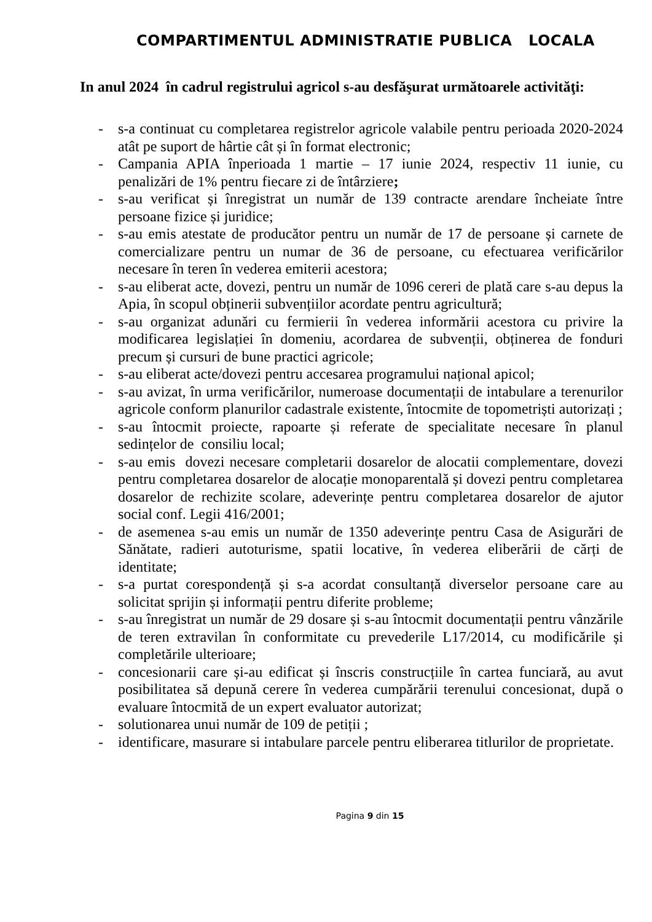COMPARTIMENTUL ADMINISTRATIE PUBLICA LOCALA
In anul 2024 în cadrul registrului agricol s-au desfăşurat următoarele activităţi:
- s-a continuat cu completarea registrelor agricole valabile pentru perioada 2020-2024 atât pe suport de hârtie cât și în format electronic;
- Campania APIA înperioada 1 martie – 17 iunie 2024, respectiv 11 iunie, cu penalizări de 1% pentru fiecare zi de întârziere;
- s-au verificat și înregistrat un număr de 139 contracte arendare încheiate între persoane fizice și juridice;
- s-au emis atestate de producător pentru un număr de 17 de persoane și carnete de comercializare pentru un numar de 36 de persoane, cu efectuarea verificărilor necesare în teren în vederea emiterii acestora;
- s-au eliberat acte, dovezi, pentru un număr de 1096 cereri de plată care s-au depus la Apia, în scopul obținerii subvențiilor acordate pentru agricultură;
- s-au organizat adunări cu fermierii în vederea informării acestora cu privire la modificarea legislației în domeniu, acordarea de subvenții, obținerea de fonduri precum și cursuri de bune practici agricole;
- s-au eliberat acte/dovezi pentru accesarea programului național apicol;
- s-au avizat, în urma verificărilor, numeroase documentații de intabulare a terenurilor agricole conform planurilor cadastrale existente, întocmite de topometriști autorizați ;
- s-au întocmit proiecte, rapoarte și referate de specialitate necesare în planul sedințelor de consiliu local;
- s-au emis dovezi necesare completarii dosarelor de alocatii complementare, dovezi pentru completarea dosarelor de alocație monoparentală și dovezi pentru completarea dosarelor de rechizite scolare, adeverințe pentru completarea dosarelor de ajutor social conf. Legii 416/2001;
- de asemenea s-au emis un număr de 1350 adeverințe pentru Casa de Asigurări de Sănătate, radieri autoturisme, spatii locative, în vederea eliberării de cărți de identitate;
- s-a purtat corespondență și s-a acordat consultanță diverselor persoane care au solicitat sprijin și informații pentru diferite probleme;
- s-au înregistrat un număr de 29 dosare și s-au întocmit documentații pentru vânzările de teren extravilan în conformitate cu prevederile L17/2014, cu modificările și completările ulterioare;
- concesionarii care și-au edificat și înscris construcțiile în cartea funciară, au avut posibilitatea să depună cerere în vederea cumpărării terenului concesionat, după o evaluare întocmită de un expert evaluator autorizat;
- solutionarea unui număr de 109 de petiții ;
- identificare, masurare si intabulare parcele pentru eliberarea titlurilor de proprietate.
Pagina 9 din 15